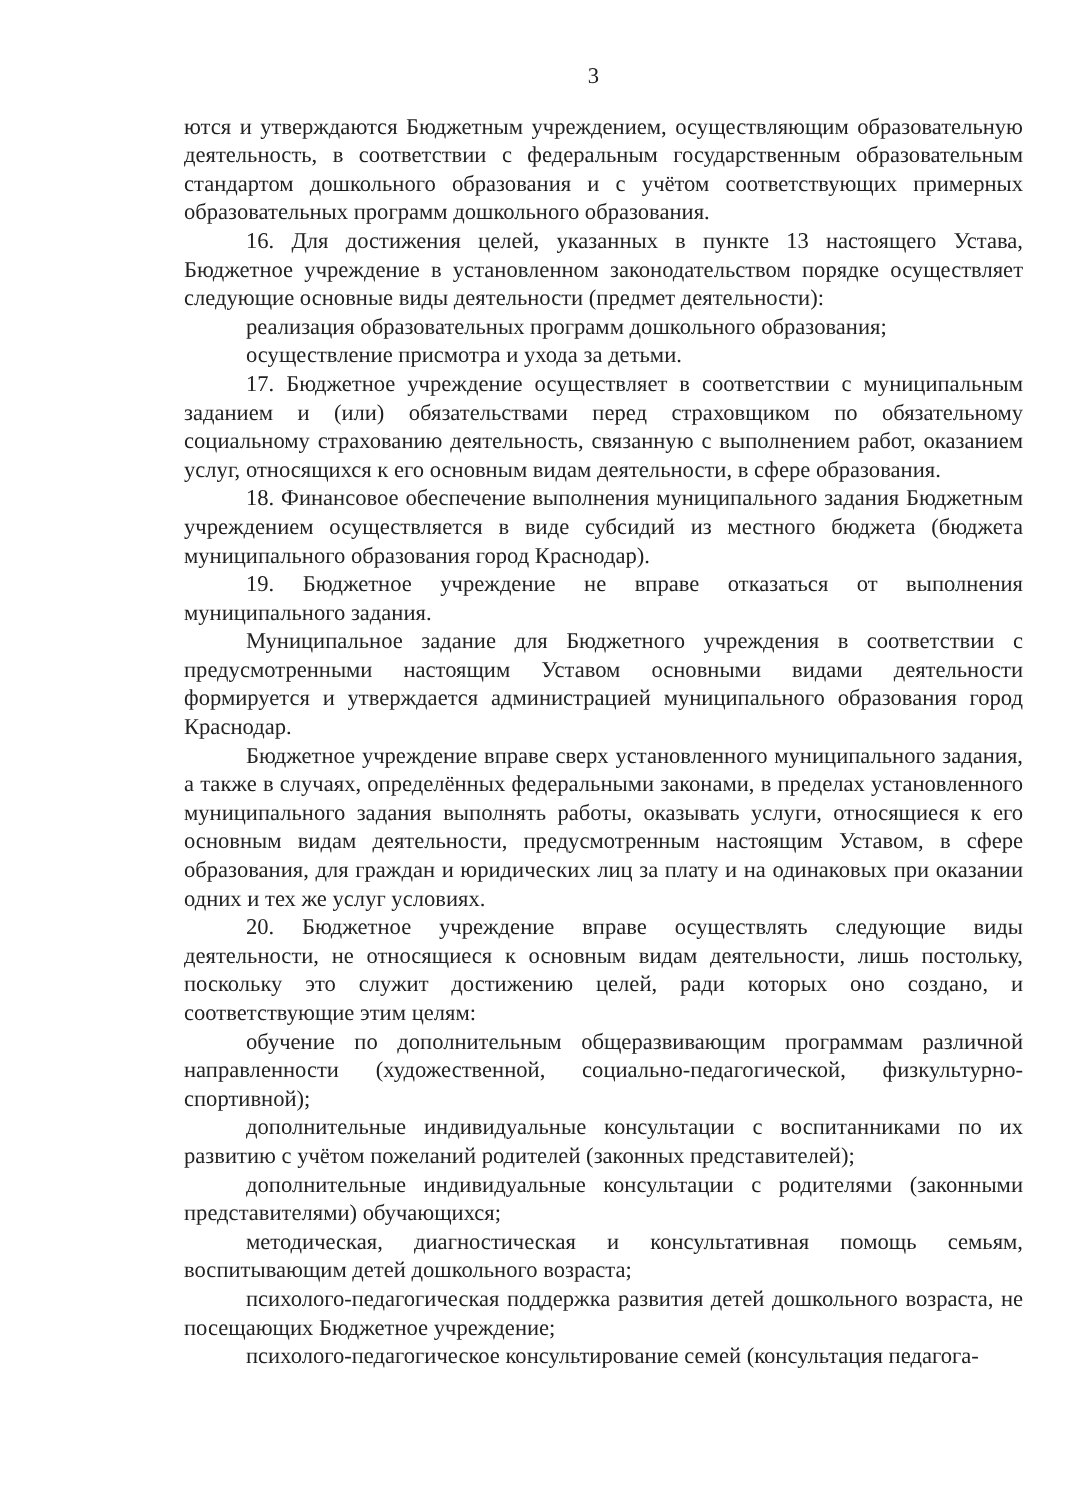3
ются и утверждаются Бюджетным учреждением, осуществляющим образовательную деятельность, в соответствии с федеральным государственным образовательным стандартом дошкольного образования и с учётом соответствующих примерных образовательных программ дошкольного образования.
16. Для достижения целей, указанных в пункте 13 настоящего Устава, Бюджетное учреждение в установленном законодательством порядке осуществляет следующие основные виды деятельности (предмет деятельности):
реализация образовательных программ дошкольного образования;
осуществление присмотра и ухода за детьми.
17. Бюджетное учреждение осуществляет в соответствии с муниципальным заданием и (или) обязательствами перед страховщиком по обязательному социальному страхованию деятельность, связанную с выполнением работ, оказанием услуг, относящихся к его основным видам деятельности, в сфере образования.
18. Финансовое обеспечение выполнения муниципального задания Бюджетным учреждением осуществляется в виде субсидий из местного бюджета (бюджета муниципального образования город Краснодар).
19. Бюджетное учреждение не вправе отказаться от выполнения муниципального задания.
Муниципальное задание для Бюджетного учреждения в соответствии с предусмотренными настоящим Уставом основными видами деятельности формируется и утверждается администрацией муниципального образования город Краснодар.
Бюджетное учреждение вправе сверх установленного муниципального задания, а также в случаях, определённых федеральными законами, в пределах установленного муниципального задания выполнять работы, оказывать услуги, относящиеся к его основным видам деятельности, предусмотренным настоящим Уставом, в сфере образования, для граждан и юридических лиц за плату и на одинаковых при оказании одних и тех же услуг условиях.
20. Бюджетное учреждение вправе осуществлять следующие виды деятельности, не относящиеся к основным видам деятельности, лишь постольку, поскольку это служит достижению целей, ради которых оно создано, и соответствующие этим целям:
обучение по дополнительным общеразвивающим программам различной направленности (художественной, социально-педагогической, физкультурно-спортивной);
дополнительные индивидуальные консультации с воспитанниками по их развитию с учётом пожеланий родителей (законных представителей);
дополнительные индивидуальные консультации с родителями (законными представителями) обучающихся;
методическая, диагностическая и консультативная помощь семьям, воспитывающим детей дошкольного возраста;
психолого-педагогическая поддержка развития детей дошкольного возраста, не посещающих Бюджетное учреждение;
психолого-педагогическое консультирование семей (консультация педагога-